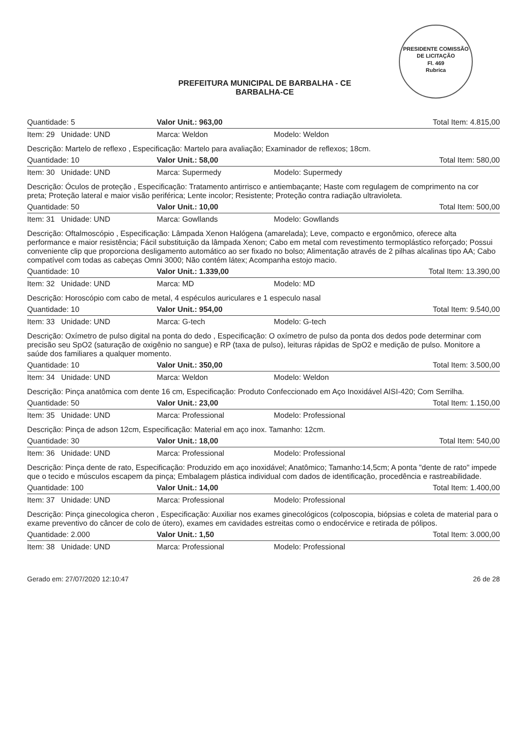PREFEITURA MUNICIPAL DE BARBALHA - CE
BARBALHA-CE
PRESIDENTE COMISSÃO DE LICITAÇÃO
Fl. 469
Rubrica
| Quantidade: 5 | Valor Unit.: 963,00 | | Total Item: 4.815,00 |
| Item: 29 Unidade: UND | Marca: Weldon | Modelo: Weldon | |
| Descrição: Martelo de reflexo , Especificação: Martelo para avaliação; Examinador de reflexos; 18cm. | | | |
| Quantidade: 10 | Valor Unit.: 58,00 | | Total Item: 580,00 |
| Item: 30 Unidade: UND | Marca: Supermedy | Modelo: Supermedy | |
| Descrição: Óculos de proteção , Especificação: Tratamento antirrisco e antiembaçante; Haste com regulagem de comprimento na cor preta; Proteção lateral e maior visão periférica; Lente incolor; Resistente; Proteção contra radiação ultravioleta. | | | |
| Quantidade: 50 | Valor Unit.: 10,00 | | Total Item: 500,00 |
| Item: 31 Unidade: UND | Marca: Gowllands | Modelo: Gowllands | |
| Descrição: Oftalmoscópio , Especificação: Lâmpada Xenon Halógena (amarelada); Leve, compacto e ergonômico, oferece alta performance e maior resistência; Fácil substituição da lâmpada Xenon; Cabo em metal com revestimento termoplástico reforçado; Possui conveniente clip que proporciona desligamento automático ao ser fixado no bolso; Alimentação através de 2 pilhas alcalinas tipo AA; Cabo compatível com todas as cabeças Omni 3000; Não contém látex; Acompanha estojo macio. | | | |
| Quantidade: 10 | Valor Unit.: 1.339,00 | | Total Item: 13.390,00 |
| Item: 32 Unidade: UND | Marca: MD | Modelo: MD | |
| Descrição: Horoscópio com cabo de metal, 4 espéculos auriculares e 1 especulo nasal | | | |
| Quantidade: 10 | Valor Unit.: 954,00 | | Total Item: 9.540,00 |
| Item: 33 Unidade: UND | Marca: G-tech | Modelo: G-tech | |
| Descrição: Oxímetro de pulso digital na ponta do dedo , Especificação: O oxímetro de pulso da ponta dos dedos pode determinar com precisão seu SpO2 (saturação de oxigênio no sangue) e RP (taxa de pulso), leituras rápidas de SpO2 e medição de pulso. Monitore a saúde dos familiares a qualquer momento. | | | |
| Quantidade: 10 | Valor Unit.: 350,00 | | Total Item: 3.500,00 |
| Item: 34 Unidade: UND | Marca: Weldon | Modelo: Weldon | |
| Descrição: Pinça anatômica com dente 16 cm, Especificação: Produto Confeccionado em Aço Inoxidável AISI-420; Com Serrilha. | | | |
| Quantidade: 50 | Valor Unit.: 23,00 | | Total Item: 1.150,00 |
| Item: 35 Unidade: UND | Marca: Professional | Modelo: Professional | |
| Descrição: Pinça de adson 12cm, Especificação: Material em aço inox. Tamanho: 12cm. | | | |
| Quantidade: 30 | Valor Unit.: 18,00 | | Total Item: 540,00 |
| Item: 36 Unidade: UND | Marca: Professional | Modelo: Professional | |
| Descrição: Pinça dente de rato, Especificação: Produzido em aço inoxidável; Anatômico; Tamanho:14,5cm; A ponta "dente de rato" impede que o tecido e músculos escapem da pinça; Embalagem plástica individual com dados de identificação, procedência e rastreabilidade. | | | |
| Quantidade: 100 | Valor Unit.: 14,00 | | Total Item: 1.400,00 |
| Item: 37 Unidade: UND | Marca: Professional | Modelo: Professional | |
| Descrição: Pinça ginecologica cheron , Especificação: Auxiliar nos exames ginecológicos (colposcopia, biópsias e coleta de material para o exame preventivo do câncer de colo de útero), exames em cavidades estreitas como o endocérvice e retirada de pólipos. | | | |
| Quantidade: 2.000 | Valor Unit.: 1,50 | | Total Item: 3.000,00 |
| Item: 38 Unidade: UND | Marca: Professional | Modelo: Professional | |
Gerado em: 27/07/2020 12:10:47 26 de 28